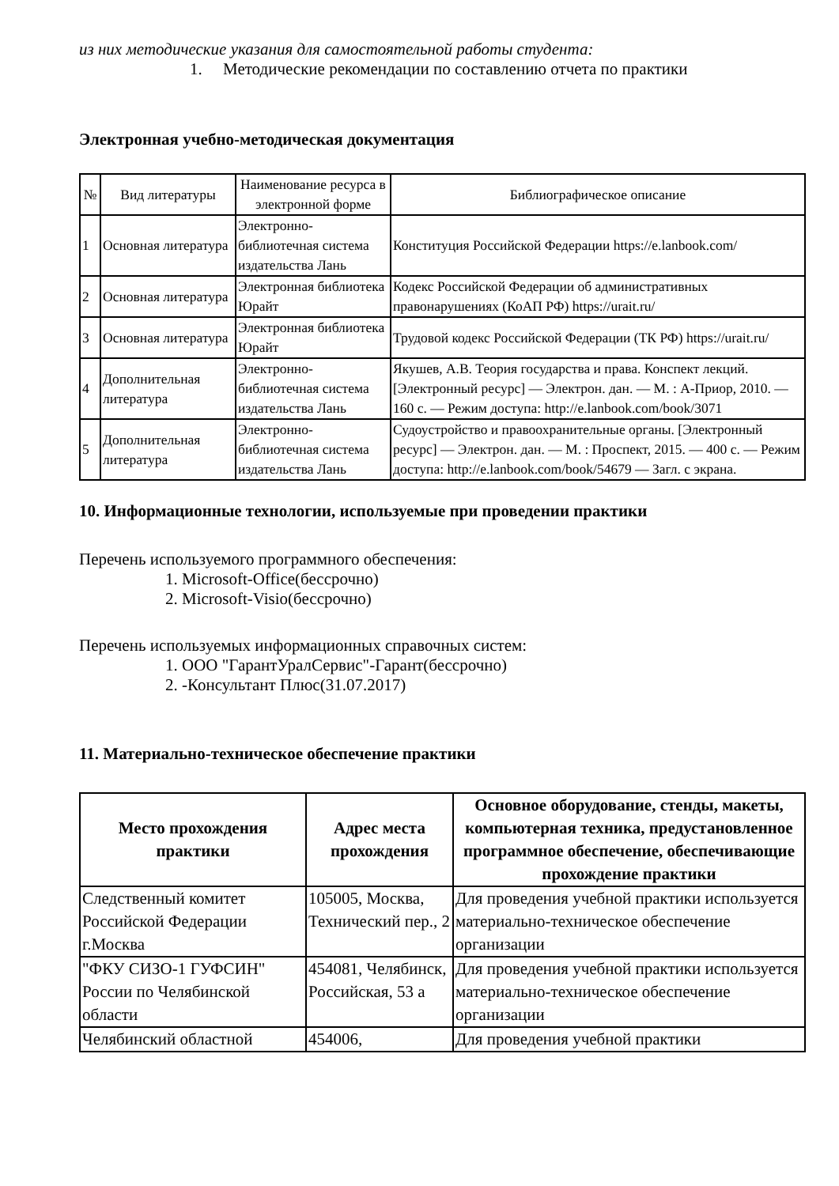из них методические указания для самостоятельной работы студента:
1. Методические рекомендации по составлению отчета по практики
Электронная учебно-методическая документация
| № | Вид литературы | Наименование ресурса в электронной форме | Библиографическое описание |
| --- | --- | --- | --- |
| 1 | Основная литература | Электронно-библиотечная система издательства Лань | Конституция Российской Федерации https://e.lanbook.com/ |
| 2 | Основная литература | Электронная библиотека Юрайт | Кодекс Российской Федерации об административных правонарушениях (КоАП РФ) https://urait.ru/ |
| 3 | Основная литература | Электронная библиотека Юрайт | Трудовой кодекс Российской Федерации (ТК РФ) https://urait.ru/ |
| 4 | Дополнительная литература | Электронно-библиотечная система издательства Лань | Якушев, А.В. Теория государства и права. Конспект лекций. [Электронный ресурс] — Электрон. дан. — М. : А-Приор, 2010. — 160 с. — Режим доступа: http://e.lanbook.com/book/3071 |
| 5 | Дополнительная литература | Электронно-библиотечная система издательства Лань | Судоустройство и правоохранительные органы. [Электронный ресурс] — Электрон. дан. — М. : Проспект, 2015. — 400 с. — Режим доступа: http://e.lanbook.com/book/54679 — Загл. с экрана. |
10. Информационные технологии, используемые при проведении практики
Перечень используемого программного обеспечения:
1. Microsoft-Office(бессрочно)
2. Microsoft-Visio(бессрочно)
Перечень используемых информационных справочных систем:
1. ООО "ГарантУралСервис"-Гарант(бессрочно)
2. -Консультант Плюс(31.07.2017)
11. Материально-техническое обеспечение практики
| Место прохождения практики | Адрес места прохождения | Основное оборудование, стенды, макеты, компьютерная техника, предустановленное программное обеспечение, обеспечивающие прохождение практики |
| --- | --- | --- |
| Следственный комитет Российской Федерации г.Москва | 105005, Москва, Технический пер., 2 | Для проведения учебной практики используется материально-техническое обеспечение организации |
| "ФКУ СИЗО-1 ГУФСИН" России по Челябинской области | 454081, Челябинск, Российская, 53 а | Для проведения учебной практики используется материально-техническое обеспечение организации |
| Челябинский областной | 454006, | Для проведения учебной практики |